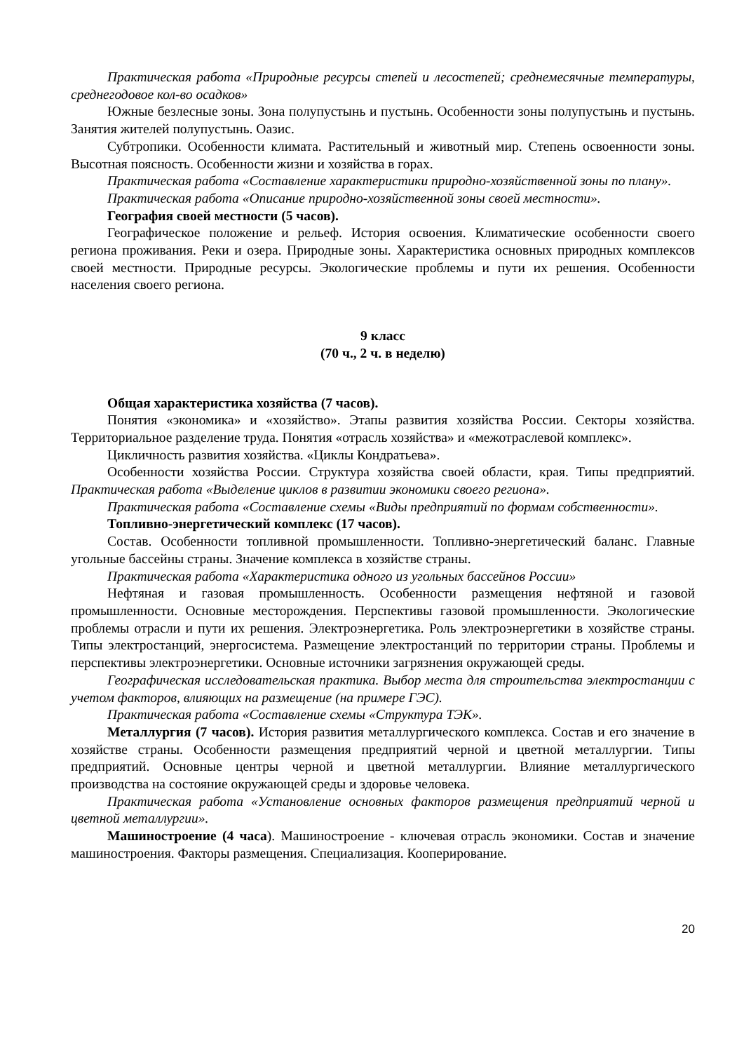Практическая работа «Природные ресурсы степей и лесостепей; среднемесячные температуры, среднегодовое кол-во осадков»
Южные безлесные зоны. Зона полупустынь и пустынь. Особенности зоны полупустынь и пустынь. Занятия жителей полупустынь. Оазис.
Субтропики. Особенности климата. Растительный и животный мир. Степень освоенности зоны. Высотная поясность. Особенности жизни и хозяйства в горах.
Практическая работа «Составление характеристики природно-хозяйственной зоны по плану».
Практическая работа «Описание природно-хозяйственной зоны своей местности».
География своей местности (5 часов).
Географическое положение и рельеф. История освоения. Климатические особенности своего региона проживания. Реки и озера. Природные зоны. Характеристика основных природных комплексов своей местности. Природные ресурсы. Экологические проблемы и пути их решения. Особенности населения своего региона.
9 класс
(70 ч., 2 ч. в неделю)
Общая характеристика хозяйства (7 часов).
Понятия «экономика» и «хозяйство». Этапы развития хозяйства России. Секторы хозяйства. Территориальное разделение труда. Понятия «отрасль хозяйства» и «межотраслевой комплекс».
Цикличность развития хозяйства. «Циклы Кондратьева».
Особенности хозяйства России. Структура хозяйства своей области, края. Типы предприятий. Практическая работа «Выделение циклов в развитии экономики своего региона».
Практическая работа «Составление схемы «Виды предприятий по формам собственности».
Топливно-энергетический комплекс (17 часов).
Состав. Особенности топливной промышленности. Топливно-энергетический баланс. Главные угольные бассейны страны. Значение комплекса в хозяйстве страны.
Практическая работа «Характеристика одного из угольных бассейнов России»
Нефтяная и газовая промышленность. Особенности размещения нефтяной и газовой промышленности. Основные месторождения. Перспективы газовой промышленности. Экологические проблемы отрасли и пути их решения. Электроэнергетика. Роль электроэнергетики в хозяйстве страны. Типы электростанций, энергосистема. Размещение электростанций по территории страны. Проблемы и перспективы электроэнергетики. Основные источники загрязнения окружающей среды.
Географическая исследовательская практика. Выбор места для строительства электростанции с учетом факторов, влияющих на размещение (на примере ГЭС).
Практическая работа «Составление схемы «Структура ТЭК».
Металлургия (7 часов). История развития металлургического комплекса. Состав и его значение в хозяйстве страны. Особенности размещения предприятий черной и цветной металлургии. Типы предприятий. Основные центры черной и цветной металлургии. Влияние металлургического производства на состояние окружающей среды и здоровье человека.
Практическая работа «Установление основных факторов размещения предприятий черной и цветной металлургии».
Машиностроение (4 часа). Машиностроение - ключевая отрасль экономики. Состав и значение машиностроения. Факторы размещения. Специализация. Кооперирование.
20